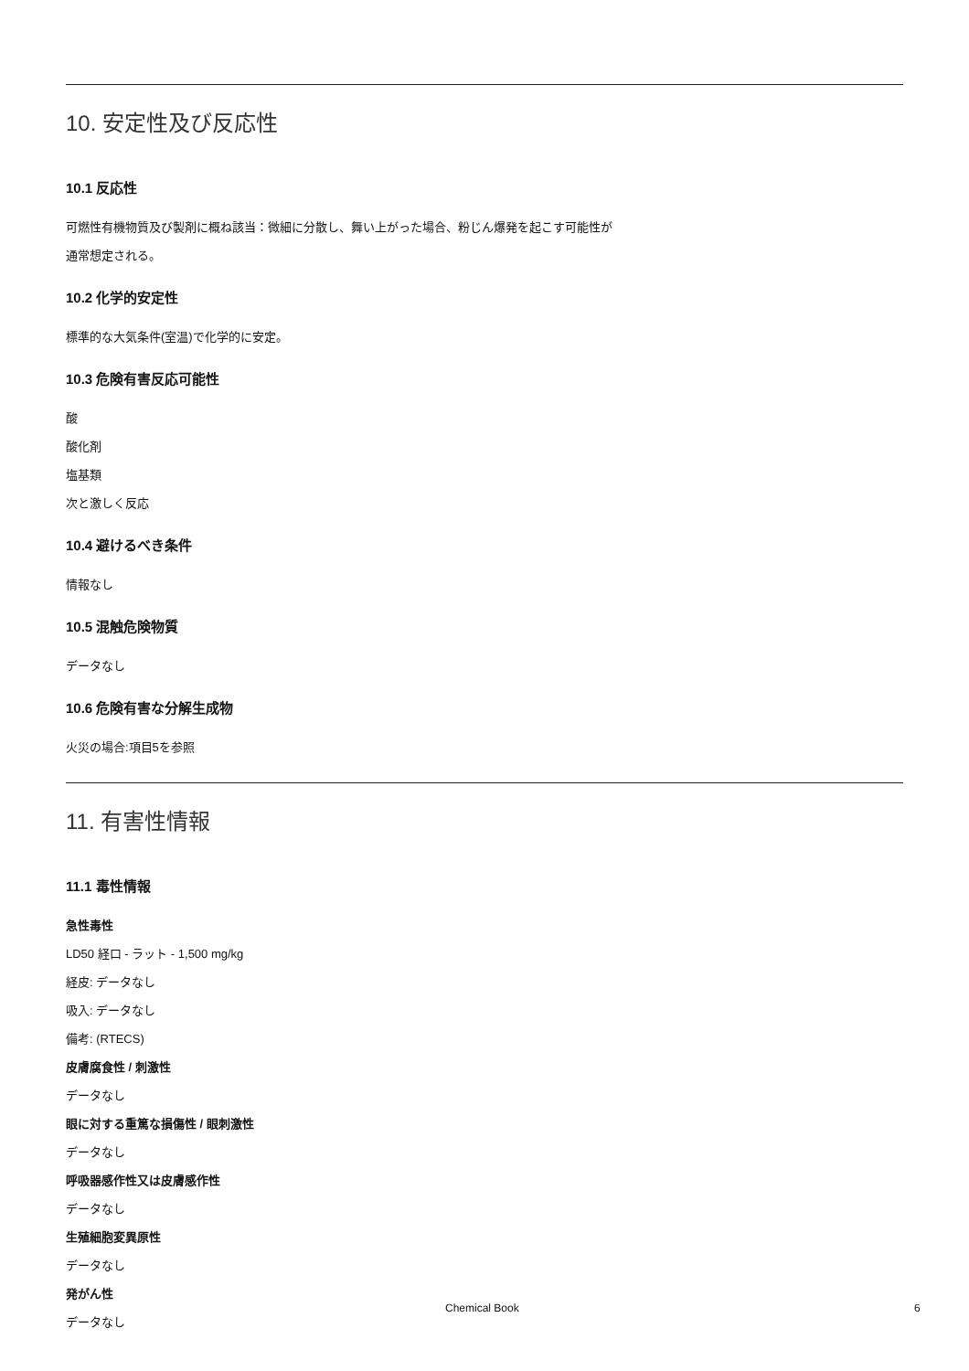10. 安定性及び反応性
10.1 反応性
可燃性有機物質及び製剤に概ね該当：微細に分散し、舞い上がった場合、粉じん爆発を起こす可能性が
通常想定される。
10.2 化学的安定性
標準的な大気条件(室温)で化学的に安定。
10.3 危険有害反応可能性
酸
酸化剤
塩基類
次と激しく反応
10.4 避けるべき条件
情報なし
10.5 混触危険物質
データなし
10.6 危険有害な分解生成物
火災の場合:項目5を参照
11. 有害性情報
11.1 毒性情報
急性毒性
LD50 経口 - ラット - 1,500 mg/kg
経皮: データなし
吸入: データなし
備考: (RTECS)
皮膚腐食性 / 刺激性
データなし
眼に対する重篤な損傷性 / 眼刺激性
データなし
呼吸器感作性又は皮膚感作性
データなし
生殖細胞変異原性
データなし
発がん性
データなし
Chemical Book 6